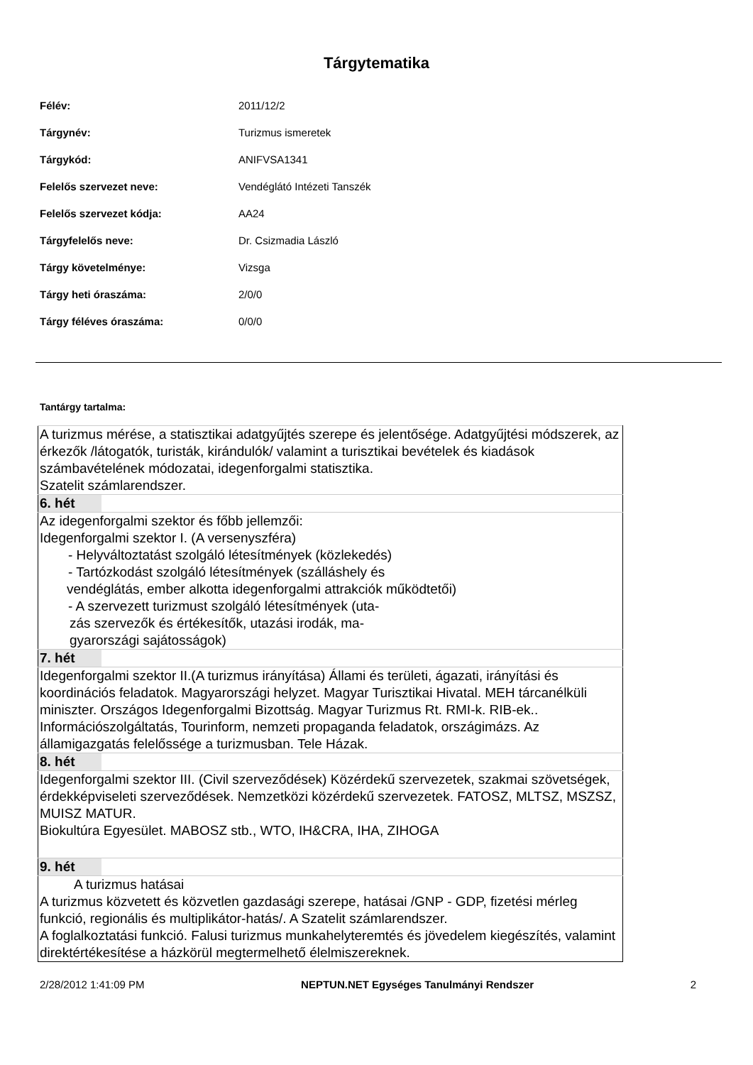Tárgytematika
| Félév: | 2011/12/2 |
| Tárgynév: | Turizmus ismeretek |
| Tárgykód: | ANIFVSA1341 |
| Felelős szervezet neve: | Vendéglátó Intézeti Tanszék |
| Felelős szervezet kódja: | AA24 |
| Tárgyfelelős neve: | Dr. Csizmadia László |
| Tárgy követelménye: | Vizsga |
| Tárgy heti óraszáma: | 2/0/0 |
| Tárgy féléves óraszáma: | 0/0/0 |
Tantárgy tartalma:
| A turizmus mérése, a statisztikai adatgyűjtés szerepe és jelentősége. Adatgyűjtési módszerek, az érkezők /látogatók, turisták, kirándulók/ valamint a turisztikai bevételek és kiadások számbavételének módozatai, idegenforgalmi statisztika. Szatelit számlarendszer. | |
| 6. hét | |
| Az idegenforgalmi szektor és főbb jellemzői: Idegenforgalmi szektor I. (A versenyszféra) - Helyváltoztatást szolgáló létesítmények (közlekedés) - Tartózkodást szolgáló létesítmények (szálláshely és vendéglátás, ember alkotta idegenforgalmi attrakciók működtetői) - A szervezett turizmust szolgáló létesítmények (uta- zás szervezők és értékesítők, utazási irodák, ma- gyarországi sajátosságok) | |
| 7. hét | |
| Idegenforgalmi szektor II.(A turizmus irányítása) Állami és területi, ágazati, irányítási és koordinációs feladatok. Magyarországi helyzet. Magyar Turisztikai Hivatal. MEH tárcanélküli miniszter. Országos Idegenforgalmi Bizottság. Magyar Turizmus Rt. RMI-k. RIB-ek.. Információszolgáltatás, Tourinform, nemzeti propaganda feladatok, országimázs. Az államigazgatás felelőssége a turizmusban. Tele Házak. | |
| 8. hét | |
| Idegenforgalmi szektor III. (Civil szerveződések) Közérdekű szervezetek, szakmai szövetségek, érdekképviseleti szerveződések. Nemzetközi közérdekű szervezetek. FATOSZ, MLTSZ, MSZSZ, MUISZ MATUR. Biokultúra Egyesület. MABOSZ stb., WTO, IH&CRA, IHA, ZIHOGA | |
| 9. hét | |
| A turizmus hatásai A turizmus közvetett és közvetlen gazdasági szerepe, hatásai /GNP - GDP, fizetési mérleg funkció, regionális és multiplikátor-hatás/. A Szatelit számlarendszer. A foglalkoztatási funkció. Falusi turizmus munkahelyteremtés és jövedelem kiegészítés, valamint direktértékesítése a házkörül megtermelhető élelmiszereknek. | |
2/28/2012 1:41:09 PM NEPTUN.NET Egységes Tanulmányi Rendszer 2